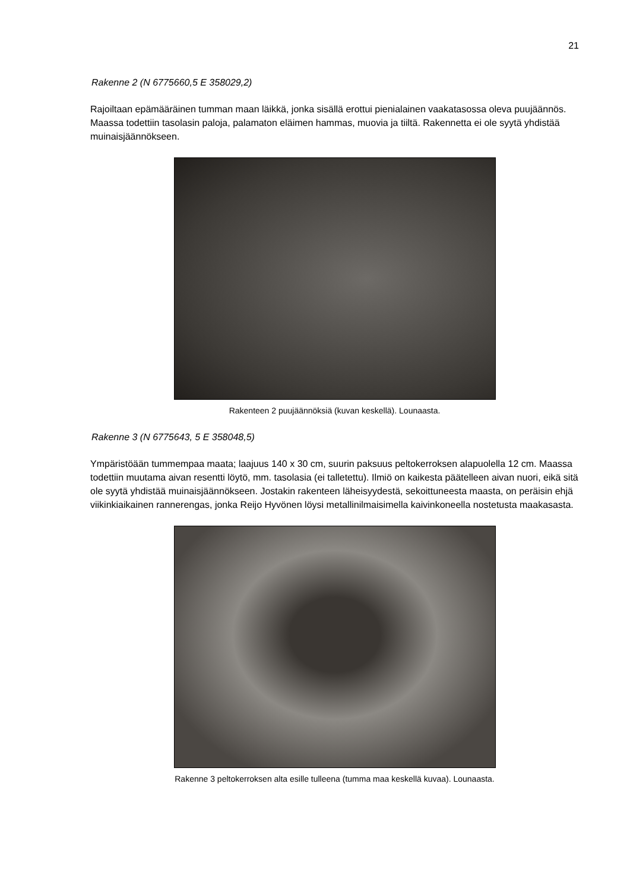21
Rakenne 2 (N 6775660,5 E 358029,2)
Rajoiltaan epämääräinen tumman maan läikkä, jonka sisällä erottui pienialainen vaakatasossa oleva puujäännös. Maassa todettiin tasolasin paloja, palamaton eläimen hammas, muovia ja tiiltä. Rakennetta ei ole syytä yhdistää muinaisjäännökseen.
Rakenteen 2 puujäännöksiä (kuvan keskellä). Lounaasta.
Rakenne 3 (N 6775643, 5 E 358048,5)
Ympäristöään tummempaa maata; laajuus 140 x 30 cm, suurin paksuus peltokerroksen alapuolella 12 cm. Maassa todettiin muutama aivan resentti löytö, mm. tasolasia (ei talletettu). Ilmiö on kaikesta päätelleen aivan nuori, eikä sitä ole syytä yhdistää muinaisjäännökseen. Jostakin rakenteen läheisyydestä, sekoittuneesta maasta, on peräisin ehjä viikinkiaikainen rannerengas, jonka Reijo Hyvönen löysi metallinilmaisimella kaivinkoneella nostetusta maakasasta.
Rakenne 3 peltokerroksen alta esille tulleena (tumma maa keskellä kuvaa). Lounaasta.